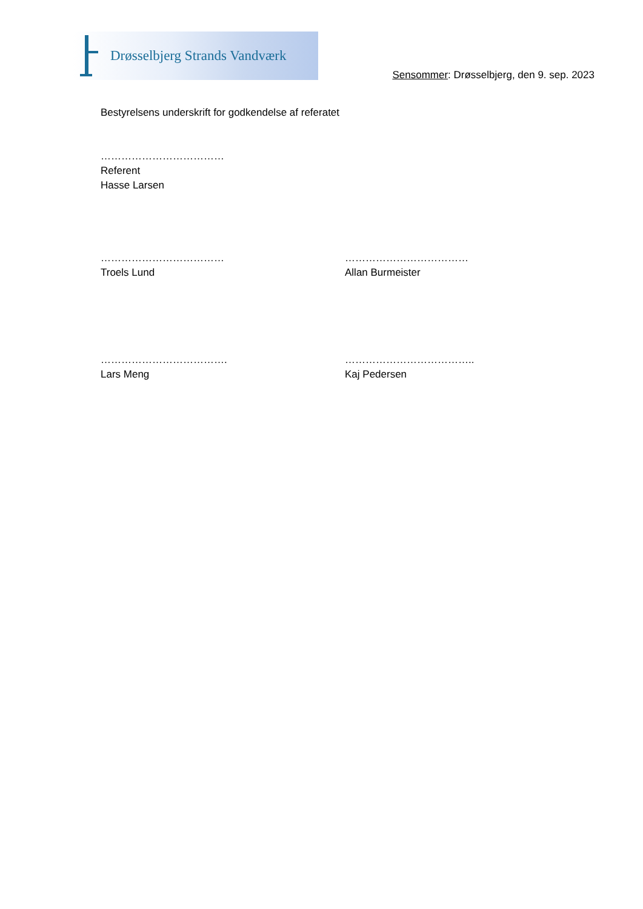Drøsselbjerg Strands Vandværk
Sensommer: Drøsselbjerg, den 9. sep. 2023
Bestyrelsens underskrift for godkendelse af referatet
………………………………
Referent
Hasse Larsen
………………………………
Troels Lund
………………………………
Allan Burmeister
……………………………….
Lars Meng
………………………………..
Kaj Pedersen